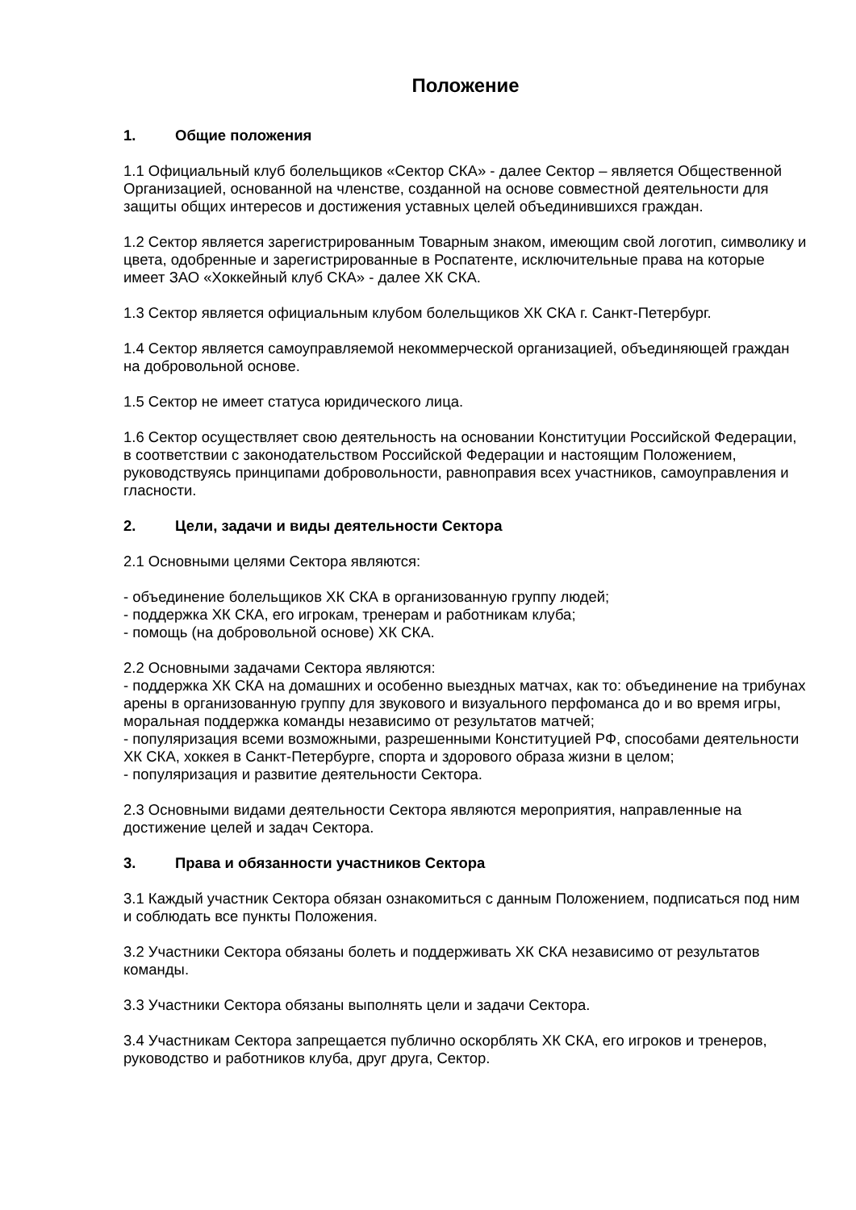Положение
1. Общие положения
1.1 Официальный клуб болельщиков «Сектор СКА» - далее Сектор – является Общественной Организацией, основанной на членстве, созданной на основе совместной деятельности для защиты общих интересов и достижения уставных целей объединившихся граждан.
1.2 Сектор является зарегистрированным Товарным знаком, имеющим свой логотип, символику и цвета, одобренные и зарегистрированные в Роспатенте, исключительные права на которые имеет ЗАО «Хоккейный клуб СКА» - далее ХК СКА.
1.3 Сектор является официальным клубом болельщиков ХК СКА г. Санкт-Петербург.
1.4 Сектор является самоуправляемой некоммерческой организацией, объединяющей граждан на добровольной основе.
1.5 Сектор не имеет статуса юридического лица.
1.6 Сектор осуществляет свою деятельность на основании Конституции Российской Федерации, в соответствии с законодательством Российской Федерации и настоящим Положением, руководствуясь принципами добровольности, равноправия всех участников, самоуправления и гласности.
2. Цели, задачи и виды деятельности Сектора
2.1 Основными целями Сектора являются:
- объединение болельщиков ХК СКА в организованную группу людей;
- поддержка ХК СКА, его игрокам, тренерам и работникам клуба;
- помощь (на добровольной основе) ХК СКА.
2.2 Основными задачами Сектора являются:
- поддержка ХК СКА на домашних и особенно выездных матчах, как то: объединение на трибунах арены в организованную группу для звукового и визуального перфоманса до и во время игры, моральная поддержка команды независимо от результатов матчей;
- популяризация всеми возможными, разрешенными Конституцией РФ, способами деятельности ХК СКА, хоккея в Санкт-Петербурге, спорта и здорового образа жизни в целом;
- популяризация и развитие деятельности Сектора.
2.3 Основными видами деятельности Сектора являются мероприятия, направленные на достижение целей и задач Сектора.
3. Права и обязанности участников Сектора
3.1 Каждый участник Сектора обязан ознакомиться с данным Положением, подписаться под ним и соблюдать все пункты Положения.
3.2 Участники Сектора обязаны болеть и поддерживать ХК СКА независимо от результатов команды.
3.3 Участники Сектора обязаны выполнять цели и задачи Сектора.
3.4 Участникам Сектора запрещается публично оскорблять ХК СКА, его игроков и тренеров, руководство и работников клуба, друг друга, Сектор.